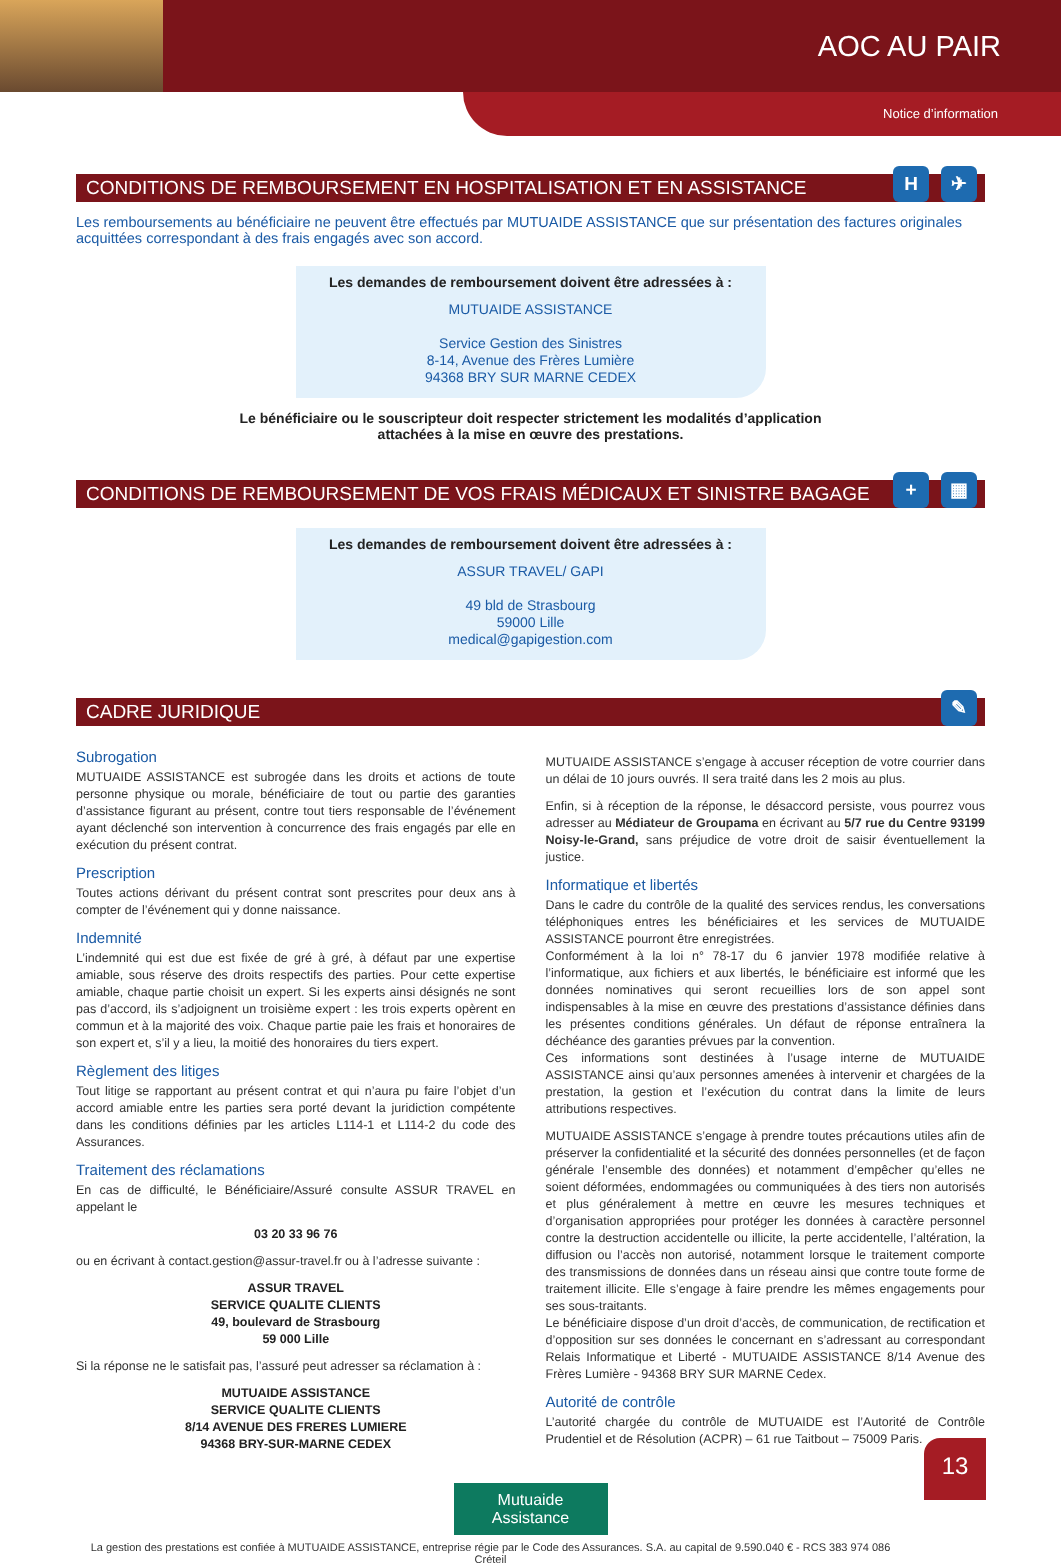AOC AU PAIR
Notice d’information
CONDITIONS DE REMBOURSEMENT EN HOSPITALISATION ET EN ASSISTANCE H ✈
Les remboursements au bénéficiaire ne peuvent être effectués par MUTUAIDE ASSISTANCE que sur présentation des factures originales acquittées correspondant à des frais engagés avec son accord.
Les demandes de remboursement doivent être adressées à :
MUTUAIDE ASSISTANCE
Service Gestion des Sinistres
8-14, Avenue des Frères Lumière
94368 BRY SUR MARNE CEDEX
Le bénéficiaire ou le souscripteur doit respecter strictement les modalités d’application
attachées à la mise en œuvre des prestations.
CONDITIONS DE REMBOURSEMENT DE VOS FRAIS MÉDICAUX ET SINISTRE BAGAGE + ▦
Les demandes de remboursement doivent être adressées à :
ASSUR TRAVEL/ GAPI
49 bld de Strasbourg
59000 Lille
medical@gapigestion.com
CADRE JURIDIQUE ✎
Subrogation
MUTUAIDE ASSISTANCE est subrogée dans les droits et actions de toute personne physique ou morale, bénéficiaire de tout ou partie des garanties d’assistance figurant au présent, contre tout tiers responsable de l’événement ayant déclenché son intervention à concurrence des frais engagés par elle en exécution du présent contrat.
Prescription
Toutes actions dérivant du présent contrat sont prescrites pour deux ans à compter de l’événement qui y donne naissance.
Indemnité
L’indemnité qui est due est fixée de gré à gré, à défaut par une expertise amiable, sous réserve des droits respectifs des parties. Pour cette expertise amiable, chaque partie choisit un expert. Si les experts ainsi désignés ne sont pas d’accord, ils s’adjoignent un troisième expert : les trois experts opèrent en commun et à la majorité des voix. Chaque partie paie les frais et honoraires de son expert et, s’il y a lieu, la moitié des honoraires du tiers expert.
Règlement des litiges
Tout litige se rapportant au présent contrat et qui n’aura pu faire l’objet d’un accord amiable entre les parties sera porté devant la juridiction compétente dans les conditions définies par les articles L114-1 et L114-2 du code des Assurances.
Traitement des réclamations
En cas de difficulté, le Bénéficiaire/Assuré consulte ASSUR TRAVEL en appelant le
03 20 33 96 76
ou en écrivant à contact.gestion@assur-travel.fr ou à l’adresse suivante :
ASSUR TRAVEL
SERVICE QUALITE CLIENTS
49, boulevard de Strasbourg
59 000 Lille
Si la réponse ne le satisfait pas, l’assuré peut adresser sa réclamation à :
MUTUAIDE ASSISTANCE
SERVICE QUALITE CLIENTS
8/14 AVENUE DES FRERES LUMIERE
94368 BRY-SUR-MARNE CEDEX
MUTUAIDE ASSISTANCE s’engage à accuser réception de votre courrier dans un délai de 10 jours ouvrés. Il sera traité dans les 2 mois au plus.
Enfin, si à réception de la réponse, le désaccord persiste, vous pourrez vous adresser au Médiateur de Groupama en écrivant au 5/7 rue du Centre 93199 Noisy-le-Grand, sans préjudice de votre droit de saisir éventuellement la justice.
Informatique et libertés
Dans le cadre du contrôle de la qualité des services rendus, les conversations téléphoniques entres les bénéficiaires et les services de MUTUAIDE ASSISTANCE pourront être enregistrées.
Conformément à la loi n° 78-17 du 6 janvier 1978 modifiée relative à l’informatique, aux fichiers et aux libertés, le bénéficiaire est informé que les données nominatives qui seront recueillies lors de son appel sont indispensables à la mise en œuvre des prestations d’assistance définies dans les présentes conditions générales. Un défaut de réponse entraînera la déchéance des garanties prévues par la convention.
Ces informations sont destinées à l’usage interne de MUTUAIDE ASSISTANCE ainsi qu’aux personnes amenées à intervenir et chargées de la prestation, la gestion et l’exécution du contrat dans la limite de leurs attributions respectives.
MUTUAIDE ASSISTANCE s’engage à prendre toutes précautions utiles afin de préserver la confidentialité et la sécurité des données personnelles (et de façon générale l’ensemble des données) et notamment d’empêcher qu’elles ne soient déformées, endommagées ou communiquées à des tiers non autorisés et plus généralement à mettre en œuvre les mesures techniques et d’organisation appropriées pour protéger les données à caractère personnel contre la destruction accidentelle ou illicite, la perte accidentelle, l’altération, la diffusion ou l’accès non autorisé, notamment lorsque le traitement comporte des transmissions de données dans un réseau ainsi que contre toute forme de traitement illicite. Elle s’engage à faire prendre les mêmes engagements pour ses sous-traitants.
Le bénéficiaire dispose d’un droit d’accès, de communication, de rectification et d’opposition sur ses données le concernant en s’adressant au correspondant Relais Informatique et Liberté - MUTUAIDE ASSISTANCE 8/14 Avenue des Frères Lumière - 94368 BRY SUR MARNE Cedex.
Autorité de contrôle
L’autorité chargée du contrôle de MUTUAIDE est l’Autorité de Contrôle Prudentiel et de Résolution (ACPR) – 61 rue Taitbout – 75009 Paris.
Mutuaide
Assistance
La gestion des prestations est confiée à MUTUAIDE ASSISTANCE, entreprise régie par le Code des Assurances. S.A. au capital de 9.590.040 € - RCS 383 974 086 Créteil
13